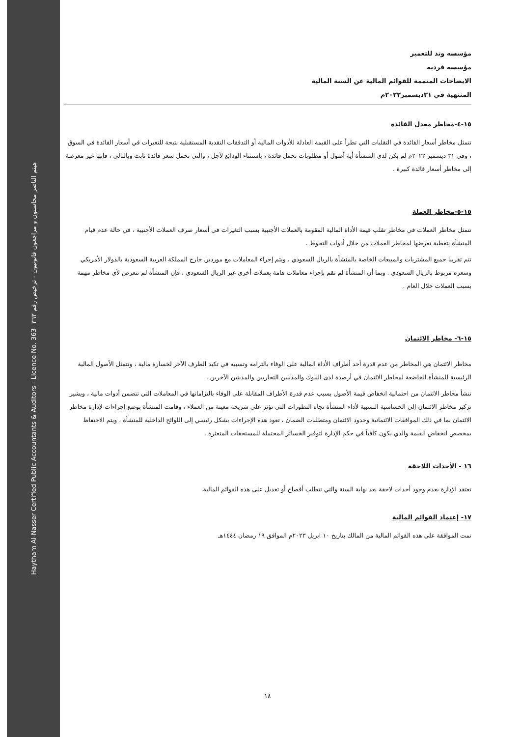Haytham Al-Nasser Certified Public Accountants & Auditors - Licence No. 363 هيثم الناصر محاسبون و مراجعون قانونيون - ترخيص رقم ٣٦٣
مؤسسه وتد للتعمير
مؤسسه فرديه
الايضاحات المتممة للقوائم المالية عن السنة المالية
المنتهية في ٣١ديسمبر٢٠٢٢م
١٥-٤-مخاطر معدل الفائدة
تتمثل مخاطر أسعار الفائدة في التقلبات التي تطرأ على القيمة العادلة للأدوات المالية أو التدفقات النقدية المستقبلية نتيجة للتغيرات في أسعار الفائدة في السوق ، وفي ٣١ ديسمبر ٢٠٢٢م لم يكن لدى المنشأة أية أصول أو مطلوبات تحمل فائدة ، باستثناء الودائع لأجل ، والتي تحمل سعر فائدة ثابت وبالتالي ، فإنها غير معرضة إلى مخاطر أسعار فائدة كبيرة .
١٥-٥-مخاطر العملة
تتمثل مخاطر العملات في مخاطر تقلب قيمة الأداة المالية المقومة بالعملات الأجنبية بسبب التغيرات في أسعار صرف العملات الأجنبية ، في حالة عدم قيام المنشأة بتغطية تعرضها لمخاطر العملات من خلال أدوات التحوط .
تتم تقريبا جميع المشتريات والمبيعات الخاصة بالمنشأة بالريال السعودي ، ويتم إجراء المعاملات مع موردين خارج المملكة العربية السعودية بالدولار الأمريكي وسعره مربوط بالريال السعودي . وبما أن المنشأة لم تقم بإجراء معاملات هامة بعملات أخرى غير الريال السعودي ، فإن المنشأة لم تتعرض لأي مخاطر مهمة بسبب العملات خلال العام .
١٥-٦- مخاطر الائتمان
مخاطر الائتمان هي المخاطر من عدم قدرة أحد أطراف الأداة المالية على الوفاء بالتزامه وتسببه في تكبد الطرف الآخر لخسارة مالية ، وتتمثل الأصول المالية الرئيسية للمنشأة الخاضعة لمخاطر الائتمان في أرصدة لدى البنوك والمدينين التجاريين والمدينين الآخرين .
تنشأ مخاطر الائتمان من احتمالية انخفاض قيمة الأصول بسبب عدم قدرة الأطراف المقابلة على الوفاء بالتزاماتها في المعاملات التي تتضمن أدوات مالية ، ويشير تركيز مخاطر الائتمان إلى الحساسية النسبية لأداء المنشأة تجاه التطورات التي تؤثر على شريحة معينة من العملاء ، وقامت المنشأة بوضع إجراءات لإدارة مخاطر الائتمان بما في ذلك الموافقات الائتمانية وحدود الائتمان ومتطلبات الضمان ، تعود هذه الإجراءات بشكل رئيسي إلى اللوائح الداخلية للمنشأة ، ويتم الاحتفاظ بمخصص انخفاض القيمة والذي يكون كافياً في حكم الإدارة لتوفير الخسائر المحتملة للمستحقات المتعثرة .
١٦ - الأحداث اللاحقة
تعتقد الإدارة بعدم وجود أحداث لاحقة بعد نهاية السنة والتي تتطلب أفصاح أو تعديل على هذه القوائم المالية.
١٧- إعتماد القوائم المالية
تمت الموافقة على هذه القوائم المالية من المالك بتاريخ ١٠ ابريل ٢٠٢٣م الموافق ١٩ رمضان ١٤٤٤هـ
١٨